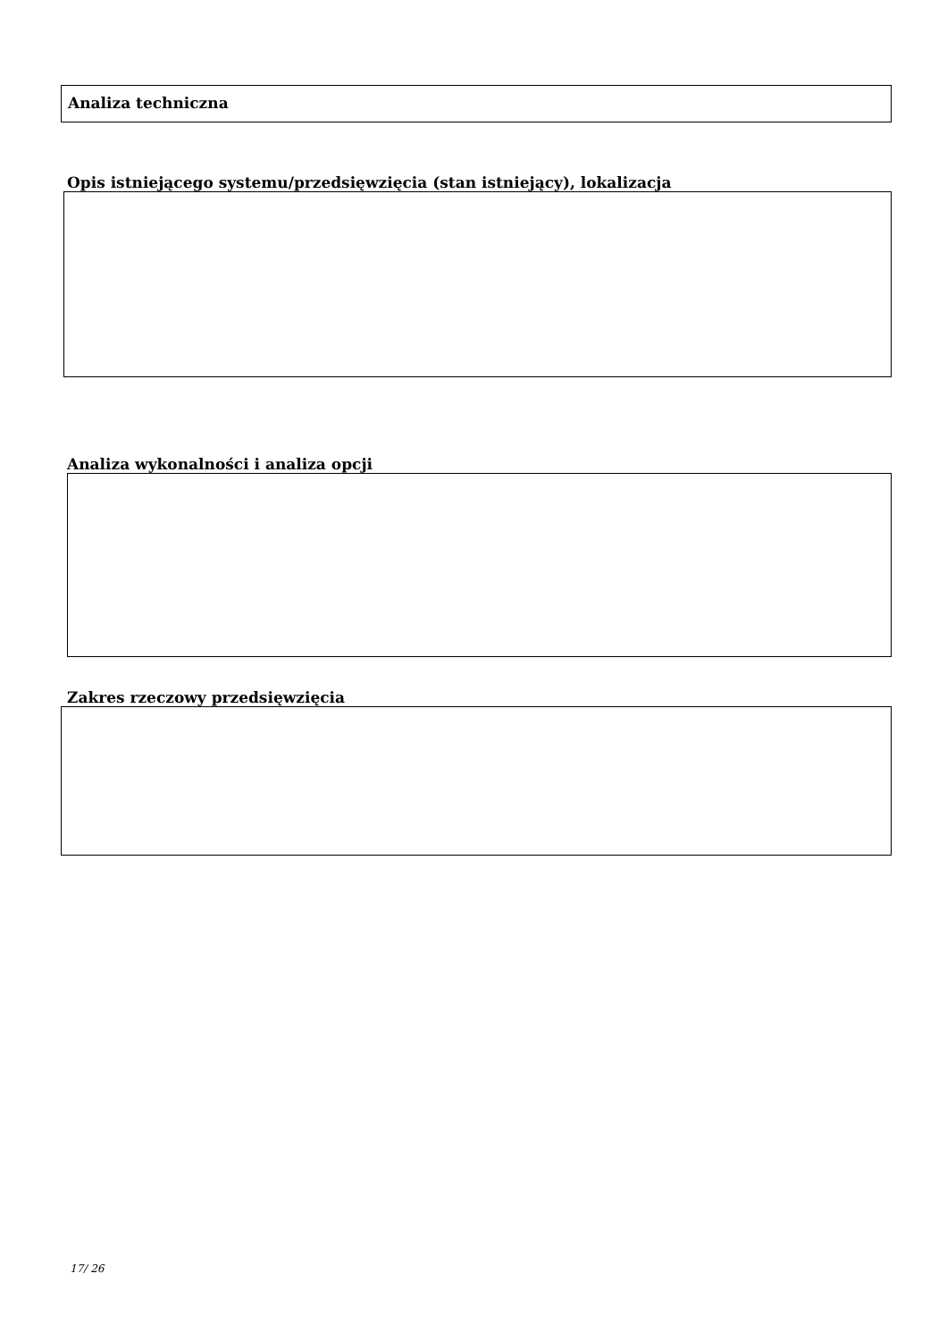Analiza techniczna
Opis istniejącego systemu/przedsięwzięcia (stan istniejący), lokalizacja
Analiza wykonalności i analiza opcji
Zakres rzeczowy przedsięwzięcia
17/ 26